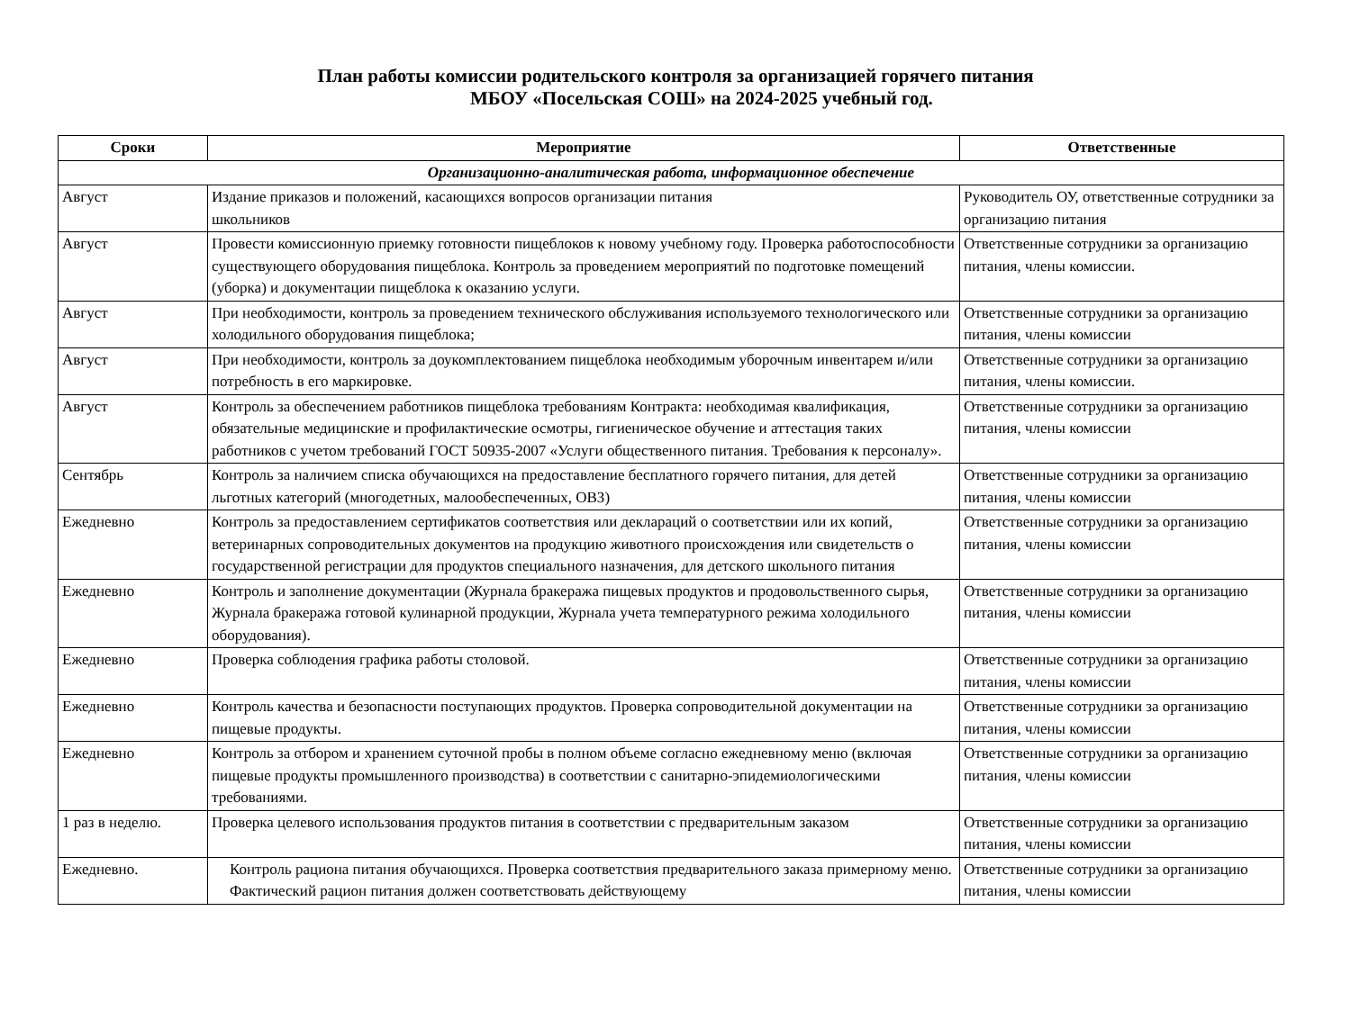План работы комиссии родительского контроля за организацией горячего питания
МБОУ «Посельская СОШ» на 2024-2025 учебный год.
| Сроки | Мероприятие | Ответственные |
| --- | --- | --- |
| Организационно-аналитическая работа, информационное обеспечение | | |
| Август | Издание приказов и положений, касающихся вопросов организации питания школьников | Руководитель ОУ, ответственные сотрудники за организацию питания |
| Август | Провести комиссионную приемку готовности пищеблоков к новому учебному году. Проверка работоспособности существующего оборудования пищеблока. Контроль за проведением мероприятий по подготовке помещений (уборка) и документации пищеблока к оказанию услуги. | Ответственные сотрудники за организацию питания, члены комиссии. |
| Август | При необходимости, контроль за проведением технического обслуживания используемого технологического или холодильного оборудования пищеблока; | Ответственные сотрудники за организацию питания, члены комиссии |
| Август | При необходимости, контроль за доукомплектованием пищеблока необходимым уборочным инвентарем и/или потребность в его маркировке. | Ответственные сотрудники за организацию питания, члены комиссии. |
| Август | Контроль за обеспечением работников пищеблока требованиям Контракта: необходимая квалификация, обязательные медицинские и профилактические осмотры, гигиеническое обучение и аттестация таких работников с учетом требований ГОСТ 50935-2007 «Услуги общественного питания. Требования к персоналу». | Ответственные сотрудники за организацию питания, члены комиссии |
| Сентябрь | Контроль за наличием списка обучающихся на предоставление бесплатного горячего питания, для детей льготных категорий (многодетных, малообеспеченных, ОВЗ) | Ответственные сотрудники за организацию питания, члены комиссии |
| Ежедневно | Контроль за предоставлением сертификатов соответствия или деклараций о соответствии или их копий, ветеринарных сопроводительных документов на продукцию животного происхождения или свидетельств о государственной регистрации для продуктов специального назначения, для детского школьного питания | Ответственные сотрудники за организацию питания, члены комиссии |
| Ежедневно | Контроль и заполнение документации (Журнала бракеража пищевых продуктов и продовольственного сырья, Журнала бракеража готовой кулинарной продукции, Журнала учета температурного режима холодильного оборудования). | Ответственные сотрудники за организацию питания, члены комиссии |
| Ежедневно | Проверка соблюдения графика работы столовой. | Ответственные сотрудники за организацию питания, члены комиссии |
| Ежедневно | Контроль качества и безопасности поступающих продуктов. Проверка сопроводительной документации на пищевые продукты. | Ответственные сотрудники за организацию питания, члены комиссии |
| Ежедневно | Контроль за отбором и хранением суточной пробы в полном объеме согласно ежедневному меню (включая пищевые продукты промышленного производства) в соответствии с санитарно-эпидемиологическими требованиями. | Ответственные сотрудники за организацию питания, члены комиссии |
| 1 раз в неделю. | Проверка целевого использования продуктов питания в соответствии с предварительным заказом | Ответственные сотрудники за организацию питания, члены комиссии |
| Ежедневно. | Контроль рациона питания обучающихся. Проверка соответствия предварительного заказа примерному меню. Фактический рацион питания должен соответствовать действующему | Ответственные сотрудники за организацию питания, члены комиссии |